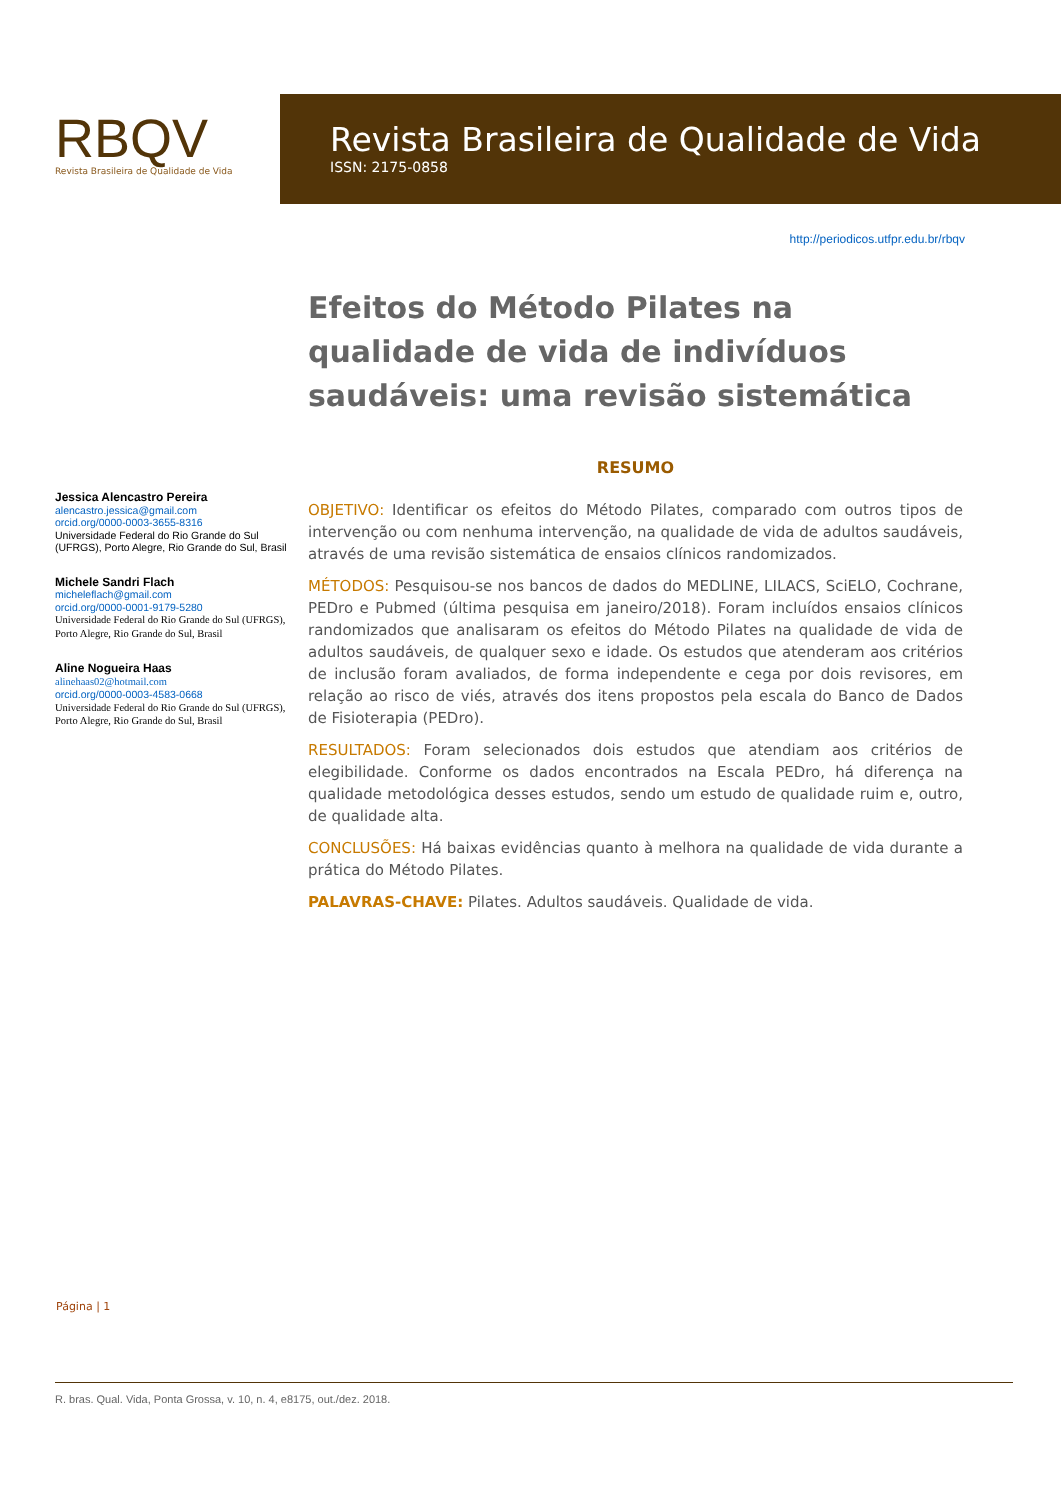RBQV
Revista Brasileira de Qualidade de Vida
Revista Brasileira de Qualidade de Vida
ISSN: 2175-0858
http://periodicos.utfpr.edu.br/rbqv
Jessica Alencastro Pereira
alencastro.jessica@gmail.com
orcid.org/0000-0003-3655-8316
Universidade Federal do Rio Grande do Sul (UFRGS), Porto Alegre, Rio Grande do Sul, Brasil
Michele Sandri Flach
micheleflach@gmail.com
orcid.org/0000-0001-9179-5280
Universidade Federal do Rio Grande do Sul (UFRGS), Porto Alegre, Rio Grande do Sul, Brasil
Aline Nogueira Haas
alinehaas02@hotmail.com
orcid.org/0000-0003-4583-0668
Universidade Federal do Rio Grande do Sul (UFRGS), Porto Alegre, Rio Grande do Sul, Brasil
Efeitos do Método Pilates na qualidade de vida de indivíduos saudáveis: uma revisão sistemática
RESUMO
OBJETIVO: Identificar os efeitos do Método Pilates, comparado com outros tipos de intervenção ou com nenhuma intervenção, na qualidade de vida de adultos saudáveis, através de uma revisão sistemática de ensaios clínicos randomizados.
MÉTODOS: Pesquisou-se nos bancos de dados do MEDLINE, LILACS, SciELO, Cochrane, PEDro e Pubmed (última pesquisa em janeiro/2018). Foram incluídos ensaios clínicos randomizados que analisaram os efeitos do Método Pilates na qualidade de vida de adultos saudáveis, de qualquer sexo e idade. Os estudos que atenderam aos critérios de inclusão foram avaliados, de forma independente e cega por dois revisores, em relação ao risco de viés, através dos itens propostos pela escala do Banco de Dados de Fisioterapia (PEDro).
RESULTADOS: Foram selecionados dois estudos que atendiam aos critérios de elegibilidade. Conforme os dados encontrados na Escala PEDro, há diferença na qualidade metodológica desses estudos, sendo um estudo de qualidade ruim e, outro, de qualidade alta.
CONCLUSÕES: Há baixas evidências quanto à melhora na qualidade de vida durante a prática do Método Pilates.
PALAVRAS-CHAVE: Pilates. Adultos saudáveis. Qualidade de vida.
Página | 1
R. bras. Qual. Vida, Ponta Grossa, v. 10, n. 4, e8175, out./dez. 2018.